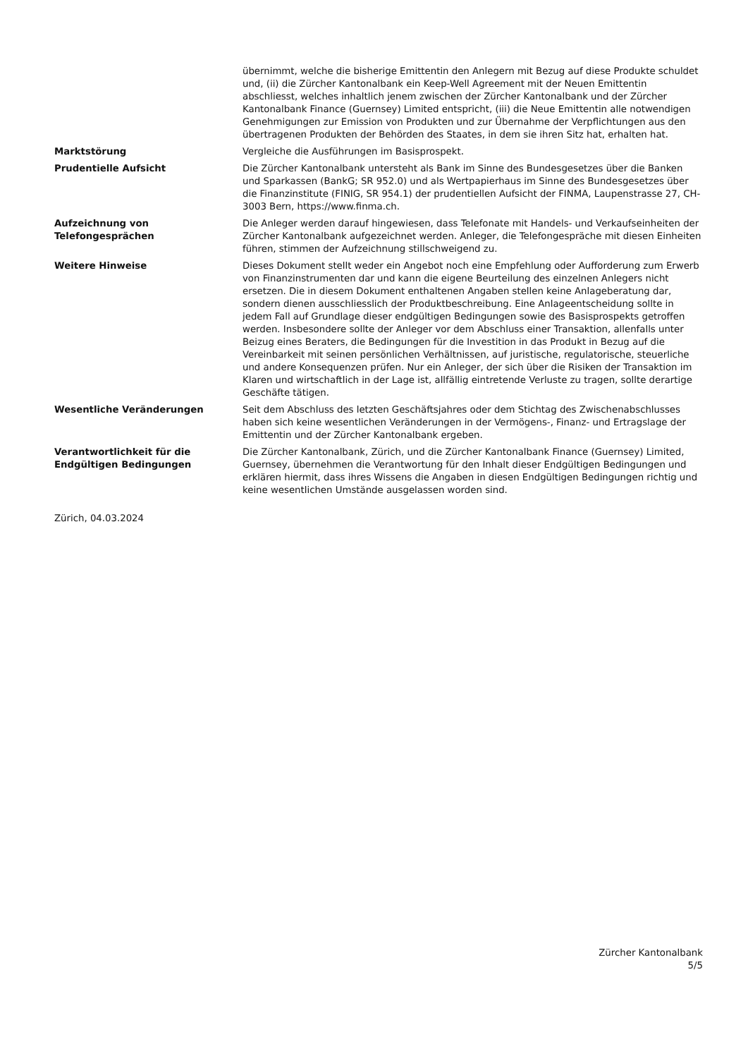| | übernimmt, welche die bisherige Emittentin den Anlegern mit Bezug auf diese Produkte schuldet und, (ii) die Zürcher Kantonalbank ein Keep-Well Agreement mit der Neuen Emittentin abschliesst, welches inhaltlich jenem zwischen der Zürcher Kantonalbank und der Zürcher Kantonalbank Finance (Guernsey) Limited entspricht, (iii) die Neue Emittentin alle notwendigen Genehmigungen zur Emission von Produkten und zur Übernahme der Verpflichtungen aus den übertragenen Produkten der Behörden des Staates, in dem sie ihren Sitz hat, erhalten hat. |
| Marktstörung | Vergleiche die Ausführungen im Basisprospekt. |
| Prudentielle Aufsicht | Die Zürcher Kantonalbank untersteht als Bank im Sinne des Bundesgesetzes über die Banken und Sparkassen (BankG; SR 952.0) und als Wertpapierhaus im Sinne des Bundesgesetzes über die Finanzinstitute (FINIG, SR 954.1) der prudentiellen Aufsicht der FINMA, Laupenstrasse 27, CH-3003 Bern, https://www.finma.ch. |
| Aufzeichnung von Telefongesprächen | Die Anleger werden darauf hingewiesen, dass Telefonate mit Handels- und Verkaufseinheiten der Zürcher Kantonalbank aufgezeichnet werden. Anleger, die Telefongespräche mit diesen Einheiten führen, stimmen der Aufzeichnung stillschweigend zu. |
| Weitere Hinweise | Dieses Dokument stellt weder ein Angebot noch eine Empfehlung oder Aufforderung zum Erwerb von Finanzinstrumenten dar und kann die eigene Beurteilung des einzelnen Anlegers nicht ersetzen. Die in diesem Dokument enthaltenen Angaben stellen keine Anlageberatung dar, sondern dienen ausschliesslich der Produktbeschreibung. Eine Anlageentscheidung sollte in jedem Fall auf Grundlage dieser endgültigen Bedingungen sowie des Basisprospekts getroffen werden. Insbesondere sollte der Anleger vor dem Abschluss einer Transaktion, allenfalls unter Beizug eines Beraters, die Bedingungen für die Investition in das Produkt in Bezug auf die Vereinbarkeit mit seinen persönlichen Verhältnissen, auf juristische, regulatorische, steuerliche und andere Konsequenzen prüfen. Nur ein Anleger, der sich über die Risiken der Transaktion im Klaren und wirtschaftlich in der Lage ist, allfällig eintretende Verluste zu tragen, sollte derartige Geschäfte tätigen. |
| Wesentliche Veränderungen | Seit dem Abschluss des letzten Geschäftsjahres oder dem Stichtag des Zwischenabschlusses haben sich keine wesentlichen Veränderungen in der Vermögens-, Finanz- und Ertragslage der Emittentin und der Zürcher Kantonalbank ergeben. |
| Verantwortlichkeit für die Endgültigen Bedingungen | Die Zürcher Kantonalbank, Zürich, und die Zürcher Kantonalbank Finance (Guernsey) Limited, Guernsey, übernehmen die Verantwortung für den Inhalt dieser Endgültigen Bedingungen und erklären hiermit, dass ihres Wissens die Angaben in diesen Endgültigen Bedingungen richtig und keine wesentlichen Umstände ausgelassen worden sind. |
Zürich, 04.03.2024
Zürcher Kantonalbank
5/5